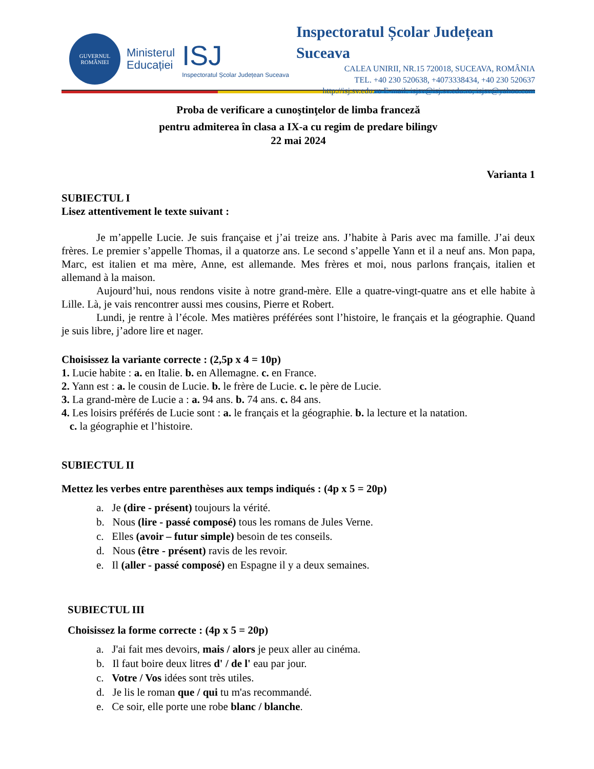GUVERNUL
ROMÂNIEI
Ministerul
Educației
ISJ
Inspectoratul Școlar Județean Suceava
Inspectoratul Școlar Județean Suceava
CALEA UNIRII, NR.15 720018, SUCEAVA, ROMÂNIA
TEL. +40 230 520638, +4073338434, +40 230 520637
http://isj.sv.edu.ro E-mail: isjsv@isj.sv.edu.ro, isjsv@yahoo.com
Proba de verificare a cunoştinţelor de limba franceză
pentru admiterea în clasa a IX-a cu regim de predare bilingv
22 mai 2024
Varianta 1
SUBIECTUL I
Lisez attentivement le texte suivant :
Je m’appelle Lucie. Je suis française et j’ai treize ans. J’habite à Paris avec ma famille. J’ai deux frères. Le premier s’appelle Thomas, il a quatorze ans. Le second s’appelle Yann et il a neuf ans. Mon papa, Marc, est italien et ma mère, Anne, est allemande. Mes frères et moi, nous parlons français, italien et allemand à la maison.
Aujourd’hui, nous rendons visite à notre grand-mère. Elle a quatre-vingt-quatre ans et elle habite à Lille. Là, je vais rencontrer aussi mes cousins, Pierre et Robert.
Lundi, je rentre à l’école. Mes matières préférées sont l’histoire, le français et la géographie. Quand je suis libre, j’adore lire et nager.
Choisissez la variante correcte : (2,5p x 4 = 10p)
1. Lucie habite : a. en Italie. b. en Allemagne. c. en France.
2. Yann est : a. le cousin de Lucie. b. le frère de Lucie. c. le père de Lucie.
3. La grand-mère de Lucie a : a. 94 ans. b. 74 ans. c. 84 ans.
4. Les loisirs préférés de Lucie sont : a. le français et la géographie. b. la lecture et la natation.
c. la géographie et l’histoire.
SUBIECTUL II
Mettez les verbes entre parenthèses aux temps indiqués : (4p x 5 = 20p)
a. Je (dire - présent) toujours la vérité.
b. Nous (lire - passé composé) tous les romans de Jules Verne.
c. Elles (avoir – futur simple) besoin de tes conseils.
d. Nous (être - présent) ravis de les revoir.
e. Il (aller - passé composé) en Espagne il y a deux semaines.
SUBIECTUL III
Choisissez la forme correcte : (4p x 5 = 20p)
a. J'ai fait mes devoirs, mais / alors je peux aller au cinéma.
b. Il faut boire deux litres d' / de l' eau par jour.
c. Votre / Vos idées sont très utiles.
d. Je lis le roman que / qui tu m'as recommandé.
e. Ce soir, elle porte une robe blanc / blanche.